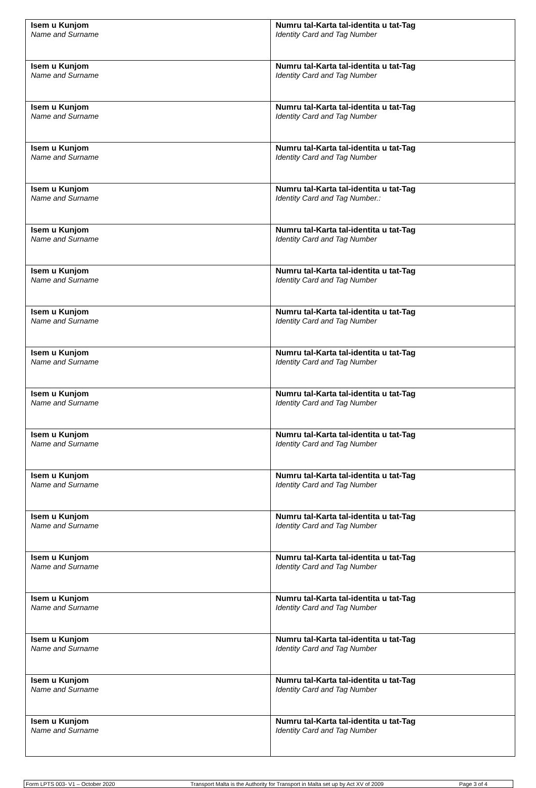| Isem u Kunjom Name and Surname | Numru tal-Karta tal-identita u tat-Tag Identity Card and Tag Number |
| Isem u Kunjom Name and Surname | Numru tal-Karta tal-identita u tat-Tag Identity Card and Tag Number |
| Isem u Kunjom Name and Surname | Numru tal-Karta tal-identita u tat-Tag Identity Card and Tag Number |
| Isem u Kunjom Name and Surname | Numru tal-Karta tal-identita u tat-Tag Identity Card and Tag Number |
| Isem u Kunjom Name and Surname | Numru tal-Karta tal-identita u tat-Tag Identity Card and Tag Number.: |
| Isem u Kunjom Name and Surname | Numru tal-Karta tal-identita u tat-Tag Identity Card and Tag Number |
| Isem u Kunjom Name and Surname | Numru tal-Karta tal-identita u tat-Tag Identity Card and Tag Number |
| Isem u Kunjom Name and Surname | Numru tal-Karta tal-identita u tat-Tag Identity Card and Tag Number |
| Isem u Kunjom Name and Surname | Numru tal-Karta tal-identita u tat-Tag Identity Card and Tag Number |
| Isem u Kunjom Name and Surname | Numru tal-Karta tal-identita u tat-Tag Identity Card and Tag Number |
| Isem u Kunjom Name and Surname | Numru tal-Karta tal-identita u tat-Tag Identity Card and Tag Number |
| Isem u Kunjom Name and Surname | Numru tal-Karta tal-identita u tat-Tag Identity Card and Tag Number |
| Isem u Kunjom Name and Surname | Numru tal-Karta tal-identita u tat-Tag Identity Card and Tag Number |
| Isem u Kunjom Name and Surname | Numru tal-Karta tal-identita u tat-Tag Identity Card and Tag Number |
| Isem u Kunjom Name and Surname | Numru tal-Karta tal-identita u tat-Tag Identity Card and Tag Number |
| Isem u Kunjom Name and Surname | Numru tal-Karta tal-identita u tat-Tag Identity Card and Tag Number |
| Isem u Kunjom Name and Surname | Numru tal-Karta tal-identita u tat-Tag Identity Card and Tag Number |
| Isem u Kunjom Name and Surname | Numru tal-Karta tal-identita u tat-Tag Identity Card and Tag Number |
Form LPTS 003- V1 – October 2020 Transport Malta is the Authority for Transport in Malta set up by Act XV of 2009 Page 3 of 4